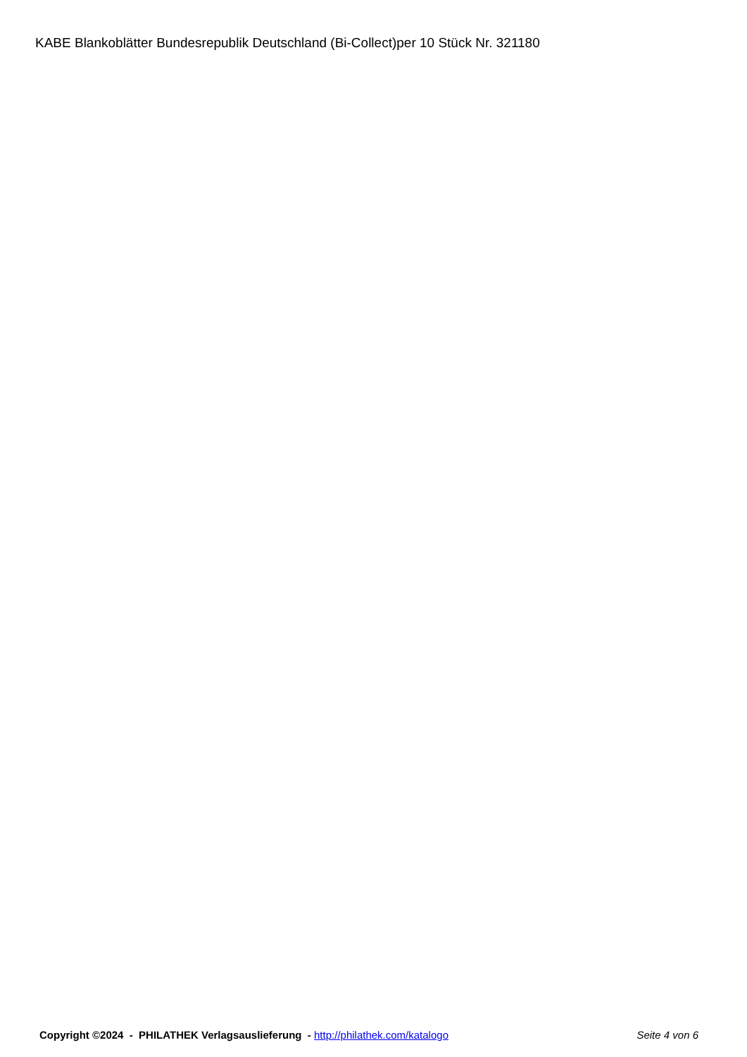KABE Blankoblätter Bundesrepublik Deutschland (Bi-Collect)per 10 Stück Nr. 321180
Copyright ©2024 - PHILATHEK Verlagsauslieferung - http://philathek.com/katalogo Seite 4 von 6